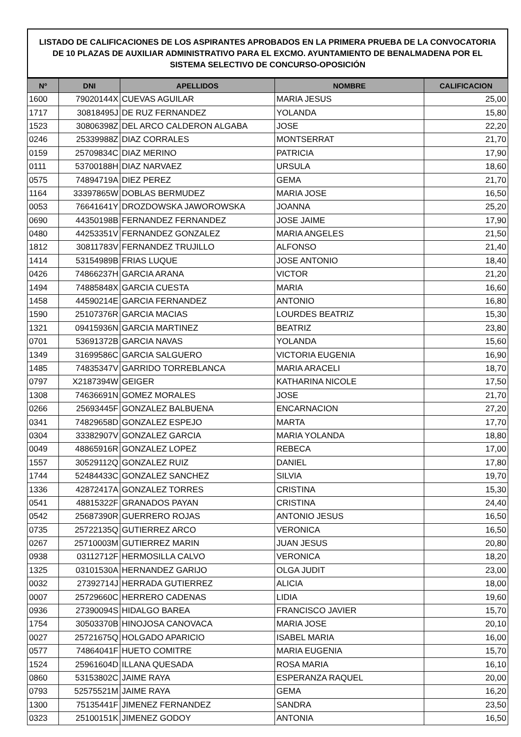LISTADO DE CALIFICACIONES DE LOS ASPIRANTES APROBADOS EN LA PRIMERA PRUEBA DE LA CONVOCATORIA DE 10 PLAZAS DE AUXILIAR ADMINISTRATIVO PARA EL EXCMO. AYUNTAMIENTO DE BENALMADENA POR EL SISTEMA SELECTIVO DE CONCURSO-OPOSICIÓN
| Nº | DNI | APELLIDOS | NOMBRE | CALIFICACION |
| --- | --- | --- | --- | --- |
| 1600 | 79020144X | CUEVAS AGUILAR | MARIA JESUS | 25,00 |
| 1717 | 30818495J | DE RUZ FERNANDEZ | YOLANDA | 15,80 |
| 1523 | 30806398Z | DEL ARCO CALDERON ALGABA | JOSE | 22,20 |
| 0246 | 25339988Z | DIAZ CORRALES | MONTSERRAT | 21,70 |
| 0159 | 25709834C | DIAZ MERINO | PATRICIA | 17,90 |
| 0111 | 53700188H | DIAZ NARVAEZ | URSULA | 18,60 |
| 0575 | 74894719A | DIEZ PEREZ | GEMA | 21,70 |
| 1164 | 33397865W | DOBLAS BERMUDEZ | MARIA JOSE | 16,50 |
| 0053 | 76641641Y | DROZDOWSKA JAWOROWSKA | JOANNA | 25,20 |
| 0690 | 44350198B | FERNANDEZ FERNANDEZ | JOSE JAIME | 17,90 |
| 0480 | 44253351V | FERNANDEZ GONZALEZ | MARIA ANGELES | 21,50 |
| 1812 | 30811783V | FERNANDEZ TRUJILLO | ALFONSO | 21,40 |
| 1414 | 53154989B | FRIAS LUQUE | JOSE ANTONIO | 18,40 |
| 0426 | 74866237H | GARCIA ARANA | VICTOR | 21,20 |
| 1494 | 74885848X | GARCIA CUESTA | MARIA | 16,60 |
| 1458 | 44590214E | GARCIA FERNANDEZ | ANTONIO | 16,80 |
| 1590 | 25107376R | GARCIA MACIAS | LOURDES BEATRIZ | 15,30 |
| 1321 | 09415936N | GARCIA MARTINEZ | BEATRIZ | 23,80 |
| 0701 | 53691372B | GARCIA NAVAS | YOLANDA | 15,60 |
| 1349 | 31699586C | GARCIA SALGUERO | VICTORIA EUGENIA | 16,90 |
| 1485 | 74835347V | GARRIDO TORREBLANCA | MARIA ARACELI | 18,70 |
| 0797 | X2187394W | GEIGER | KATHARINA NICOLE | 17,50 |
| 1308 | 74636691N | GOMEZ MORALES | JOSE | 21,70 |
| 0266 | 25693445F | GONZALEZ BALBUENA | ENCARNACION | 27,20 |
| 0341 | 74829658D | GONZALEZ ESPEJO | MARTA | 17,70 |
| 0304 | 33382907V | GONZALEZ GARCIA | MARIA YOLANDA | 18,80 |
| 0049 | 48865916R | GONZALEZ LOPEZ | REBECA | 17,00 |
| 1557 | 30529112Q | GONZALEZ RUIZ | DANIEL | 17,80 |
| 1744 | 52484433C | GONZALEZ SANCHEZ | SILVIA | 19,70 |
| 1336 | 42872417A | GONZALEZ TORRES | CRISTINA | 15,30 |
| 0541 | 48815322F | GRANADOS PAYAN | CRISTINA | 24,40 |
| 0542 | 25687390R | GUERRERO ROJAS | ANTONIO JESUS | 16,50 |
| 0735 | 25722135Q | GUTIERREZ ARCO | VERONICA | 16,50 |
| 0267 | 25710003M | GUTIERREZ MARIN | JUAN JESUS | 20,80 |
| 0938 | 03112712F | HERMOSILLA CALVO | VERONICA | 18,20 |
| 1325 | 03101530A | HERNANDEZ GARIJO | OLGA JUDIT | 23,00 |
| 0032 | 27392714J | HERRADA GUTIERREZ | ALICIA | 18,00 |
| 0007 | 25729660C | HERRERO CADENAS | LIDIA | 19,60 |
| 0936 | 27390094S | HIDALGO BAREA | FRANCISCO JAVIER | 15,70 |
| 1754 | 30503370B | HINOJOSA CANOVACA | MARIA JOSE | 20,10 |
| 0027 | 25721675Q | HOLGADO APARICIO | ISABEL MARIA | 16,00 |
| 0577 | 74864041F | HUETO COMITRE | MARIA EUGENIA | 15,70 |
| 1524 | 25961604D | ILLANA QUESADA | ROSA MARIA | 16,10 |
| 0860 | 53153802C | JAIME RAYA | ESPERANZA RAQUEL | 20,00 |
| 0793 | 52575521M | JAIME RAYA | GEMA | 16,20 |
| 1300 | 75135441F | JIMENEZ FERNANDEZ | SANDRA | 23,50 |
| 0323 | 25100151K | JIMENEZ GODOY | ANTONIA | 16,50 |